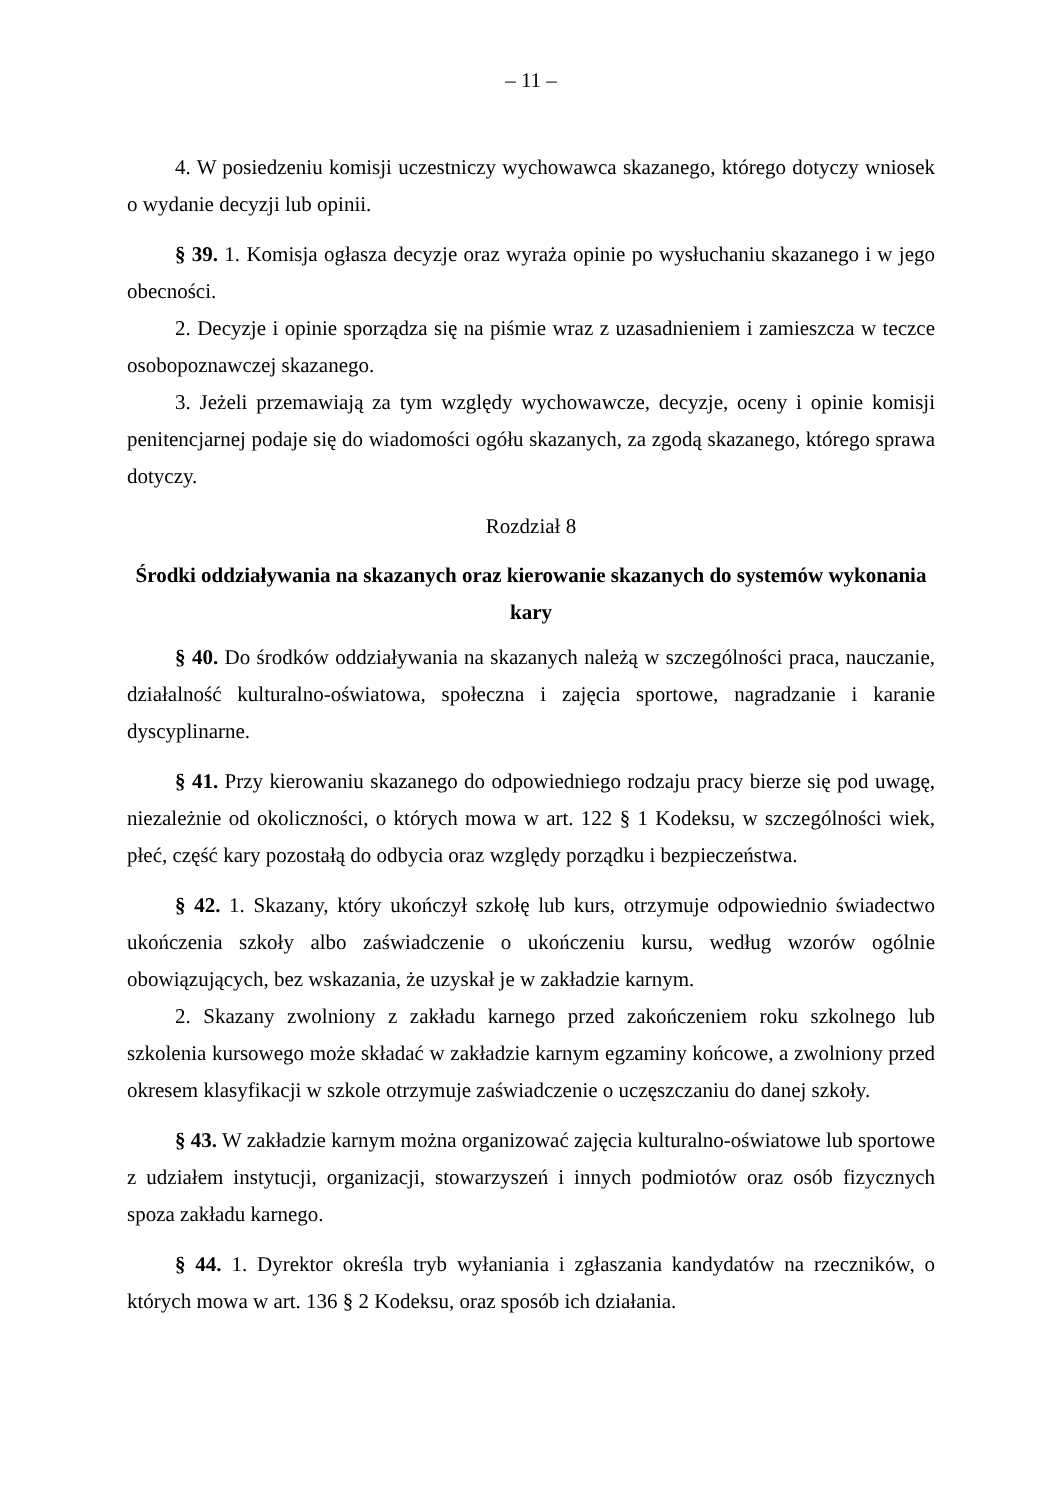– 11 –
4. W posiedzeniu komisji uczestniczy wychowawca skazanego, którego dotyczy wniosek o wydanie decyzji lub opinii.
§ 39. 1. Komisja ogłasza decyzje oraz wyraża opinie po wysłuchaniu skazanego i w jego obecności.
2. Decyzje i opinie sporządza się na piśmie wraz z uzasadnieniem i zamieszcza w teczce osobopoznawczej skazanego.
3. Jeżeli przemawiają za tym względy wychowawcze, decyzje, oceny i opinie komisji penitencjarnej podaje się do wiadomości ogółu skazanych, za zgodą skazanego, którego sprawa dotyczy.
Rozdział 8
Środki oddziaływania na skazanych oraz kierowanie skazanych do systemów wykonania kary
§ 40. Do środków oddziaływania na skazanych należą w szczególności praca, nauczanie, działalność kulturalno-oświatowa, społeczna i zajęcia sportowe, nagradzanie i karanie dyscyplinarne.
§ 41. Przy kierowaniu skazanego do odpowiedniego rodzaju pracy bierze się pod uwagę, niezależnie od okoliczności, o których mowa w art. 122 § 1 Kodeksu, w szczególności wiek, płeć, część kary pozostałą do odbycia oraz względy porządku i bezpieczeństwa.
§ 42. 1. Skazany, który ukończył szkołę lub kurs, otrzymuje odpowiednio świadectwo ukończenia szkoły albo zaświadczenie o ukończeniu kursu, według wzorów ogólnie obowiązujących, bez wskazania, że uzyskał je w zakładzie karnym.
2. Skazany zwolniony z zakładu karnego przed zakończeniem roku szkolnego lub szkolenia kursowego może składać w zakładzie karnym egzaminy końcowe, a zwolniony przed okresem klasyfikacji w szkole otrzymuje zaświadczenie o uczęszczaniu do danej szkoły.
§ 43. W zakładzie karnym można organizować zajęcia kulturalno-oświatowe lub sportowe z udziałem instytucji, organizacji, stowarzyszeń i innych podmiotów oraz osób fizycznych spoza zakładu karnego.
§ 44. 1. Dyrektor określa tryb wyłaniania i zgłaszania kandydatów na rzeczników, o których mowa w art. 136 § 2 Kodeksu, oraz sposób ich działania.